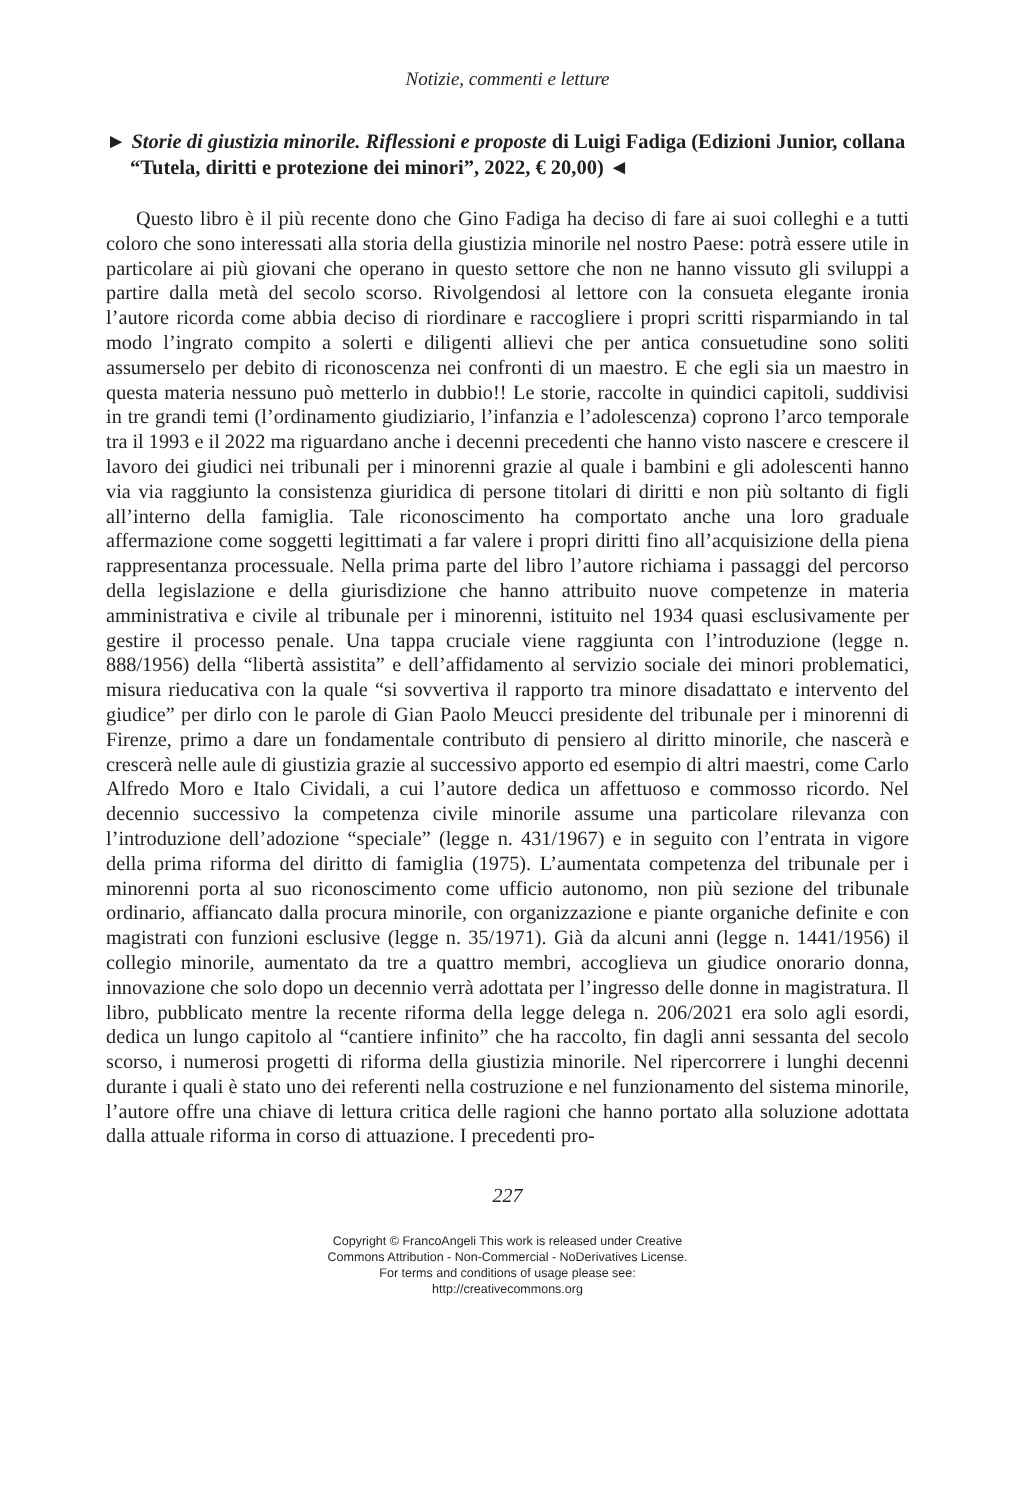Notizie, commenti e letture
► Storie di giustizia minorile. Riflessioni e proposte di Luigi Fadiga (Edizioni Junior, collana “Tutela, diritti e protezione dei minori”, 2022, € 20,00) ◄
Questo libro è il più recente dono che Gino Fadiga ha deciso di fare ai suoi colleghi e a tutti coloro che sono interessati alla storia della giustizia minorile nel nostro Paese: potrà essere utile in particolare ai più giovani che operano in questo settore che non ne hanno vissuto gli sviluppi a partire dalla metà del secolo scorso. Rivolgendosi al lettore con la consueta elegante ironia l’autore ricorda come abbia deciso di riordinare e raccogliere i propri scritti risparmiando in tal modo l’ingrato compito a solerti e diligenti allievi che per antica consuetudine sono soliti assumerselo per debito di riconoscenza nei confronti di un maestro. E che egli sia un maestro in questa materia nessuno può metterlo in dubbio!! Le storie, raccolte in quindici capitoli, suddivisi in tre grandi temi (l’ordinamento giudiziario, l’infanzia e l’adolescenza) coprono l’arco temporale tra il 1993 e il 2022 ma riguardano anche i decenni precedenti che hanno visto nascere e crescere il lavoro dei giudici nei tribunali per i minorenni grazie al quale i bambini e gli adolescenti hanno via via raggiunto la consistenza giuridica di persone titolari di diritti e non più soltanto di figli all’interno della famiglia. Tale riconoscimento ha comportato anche una loro graduale affermazione come soggetti legittimati a far valere i propri diritti fino all’acquisizione della piena rappresentanza processuale. Nella prima parte del libro l’autore richiama i passaggi del percorso della legislazione e della giurisdizione che hanno attribuito nuove competenze in materia amministrativa e civile al tribunale per i minorenni, istituito nel 1934 quasi esclusivamente per gestire il processo penale. Una tappa cruciale viene raggiunta con l’introduzione (legge n. 888/1956) della “libertà assistita” e dell’affidamento al servizio sociale dei minori problematici, misura rieducativa con la quale “si sovvertiva il rapporto tra minore disadattato e intervento del giudice” per dirlo con le parole di Gian Paolo Meucci presidente del tribunale per i minorenni di Firenze, primo a dare un fondamentale contributo di pensiero al diritto minorile, che nascerà e crescerà nelle aule di giustizia grazie al successivo apporto ed esempio di altri maestri, come Carlo Alfredo Moro e Italo Cividali, a cui l’autore dedica un affettuoso e commosso ricordo. Nel decennio successivo la competenza civile minorile assume una particolare rilevanza con l’introduzione dell’adozione “speciale” (legge n. 431/1967) e in seguito con l’entrata in vigore della prima riforma del diritto di famiglia (1975). L’aumentata competenza del tribunale per i minorenni porta al suo riconoscimento come ufficio autonomo, non più sezione del tribunale ordinario, affiancato dalla procura minorile, con organizzazione e piante organiche definite e con magistrati con funzioni esclusive (legge n. 35/1971). Già da alcuni anni (legge n. 1441/1956) il collegio minorile, aumentato da tre a quattro membri, accoglieva un giudice onorario donna, innovazione che solo dopo un decennio verrà adottata per l’ingresso delle donne in magistratura. Il libro, pubblicato mentre la recente riforma della legge delega n. 206/2021 era solo agli esordi, dedica un lungo capitolo al “cantiere infinito” che ha raccolto, fin dagli anni sessanta del secolo scorso, i numerosi progetti di riforma della giustizia minorile. Nel ripercorrere i lunghi decenni durante i quali è stato uno dei referenti nella costruzione e nel funzionamento del sistema minorile, l’autore offre una chiave di lettura critica delle ragioni che hanno portato alla soluzione adottata dalla attuale riforma in corso di attuazione. I precedenti pro-
227
Copyright © FrancoAngeli This work is released under Creative
Commons Attribution - Non-Commercial - NoDerivatives License.
For terms and conditions of usage please see:
http://creativecommons.org